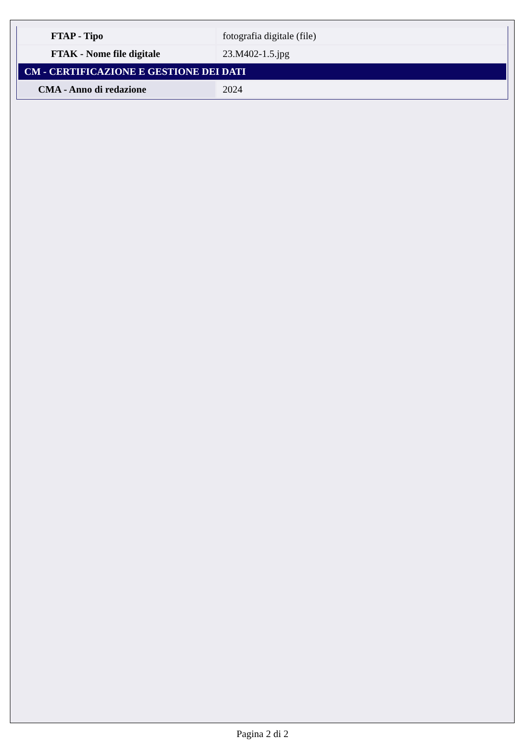| FTAP - Tipo | fotografia digitale (file) |
| FTAK - Nome file digitale | 23.M402-1.5.jpg |
| CM - CERTIFICAZIONE E GESTIONE DEI DATI | |
| CMA - Anno di redazione | 2024 |
Pagina 2 di 2